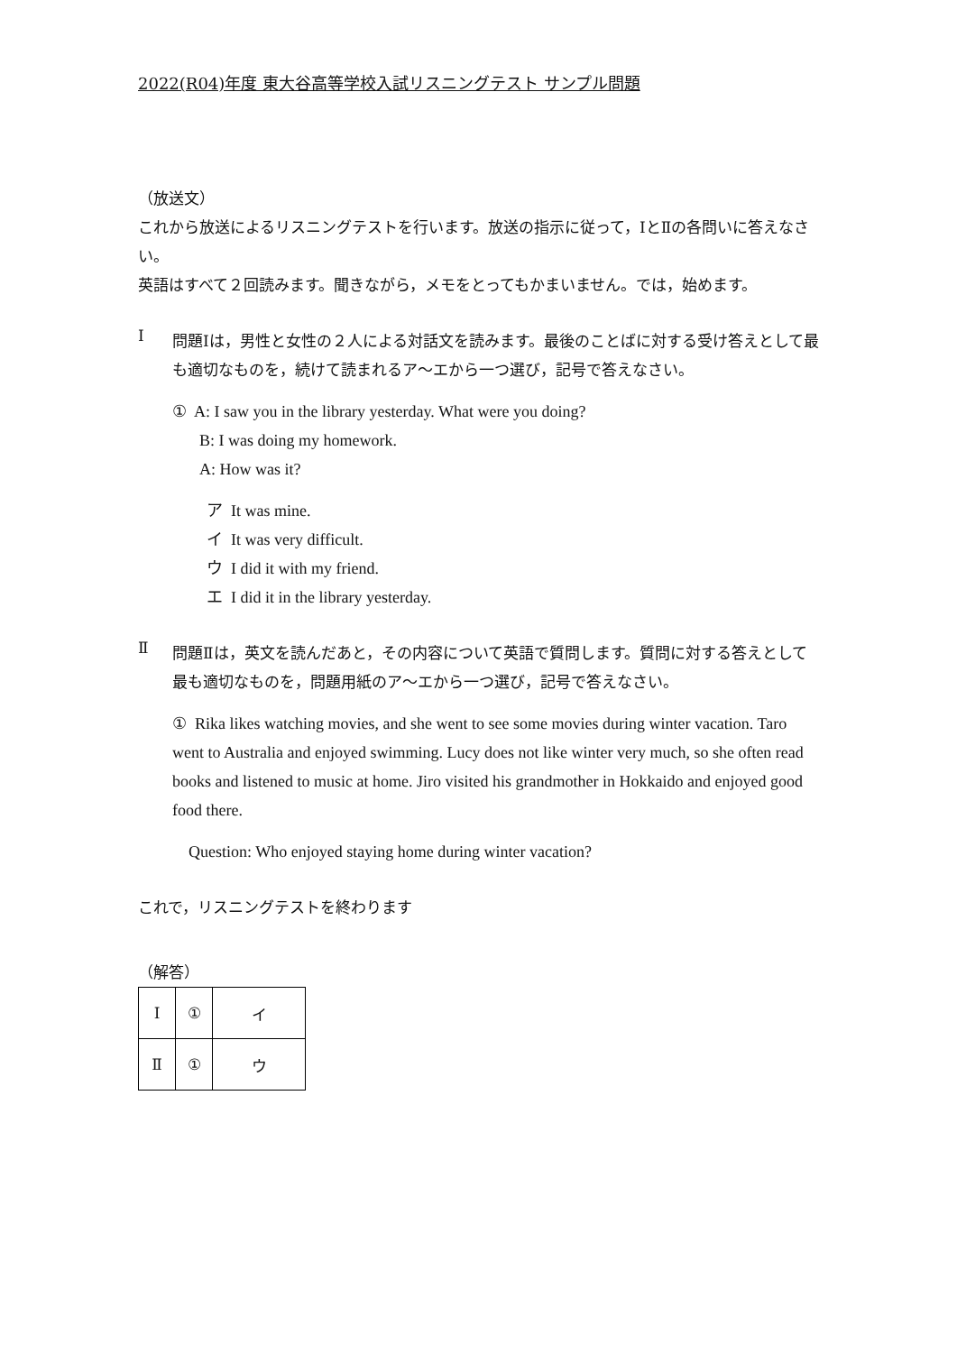2022(R04)年度 東大谷高等学校入試リスニングテスト サンプル問題
（放送文）
これから放送によるリスニングテストを行います。放送の指示に従って，ⅠとⅡの各問いに答えなさい。
英語はすべて２回読みます。聞きながら，メモをとってもかまいません。では，始めます。
Ⅰ
問題Ⅰは，男性と女性の２人による対話文を読みます。最後のことばに対する受け答えとして最も適切なものを，続けて読まれるア～エから一つ選び，記号で答えなさい。
① A: I saw you in the library yesterday. What were you doing?
B: I was doing my homework.
A: How was it?
ア It was mine.
イ It was very difficult.
ウ I did it with my friend.
エ I did it in the library yesterday.
Ⅱ
問題Ⅱは，英文を読んだあと，その内容について英語で質問します。質問に対する答えとして最も適切なものを，問題用紙のア～エから一つ選び，記号で答えなさい。
① Rika likes watching movies, and she went to see some movies during winter vacation. Taro went to Australia and enjoyed swimming. Lucy does not like winter very much, so she often read books and listened to music at home. Jiro visited his grandmother in Hokkaido and enjoyed good food there.
Question: Who enjoyed staying home during winter vacation?
これで，リスニングテストを終わります
（解答）
| Ⅰ | ① | イ |
| Ⅱ | ① | ウ |